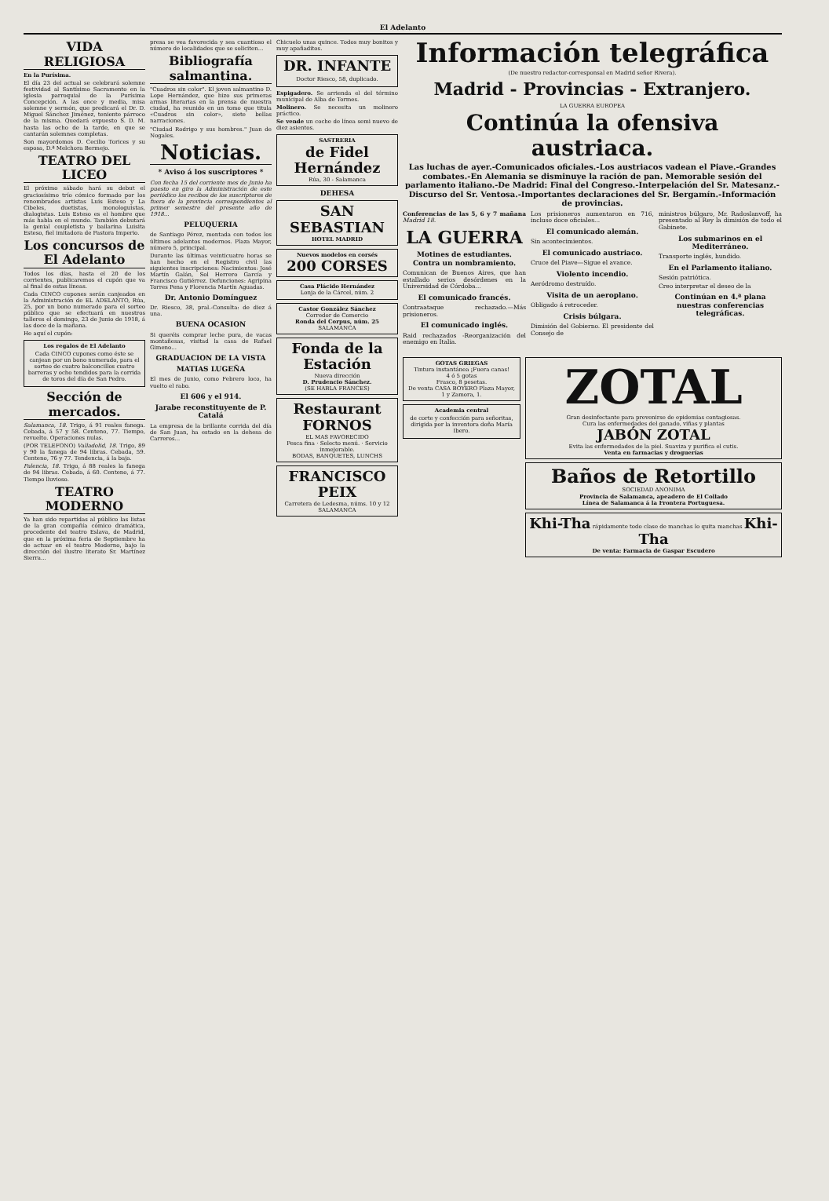El Adelanto
VIDA RELIGIOSA
En la Purísima.
El día 23 del actual se celebrará solemne festividad al Santísimo Sacramento en la iglesia parroquial de la Purísima Concepción. A las once y media, misa solemne y sermón, que predicará el Dr. D. Miguel Sánchez Jiménez, teniente párroco de la misma. Quedará expuesto S. D. M. hasta las ocho de la tarde, en que se cantarán solemnes completas.
Son mayordomos D. Cecilio Torices y su esposa, D.ª Melchora Bermejo.
TEATRO DEL LICEO
El próximo sábado hará su debut el graciosísimo trío cómico formado por los renombrados artistas Luis Esteso y La Cibeles, duetistas, monologuistas, dialogistas. Luis Esteso es el hombre que más habla en el mundo. También debutará la genial coupletista y bailarina Luisita Esteso, fiel imitadora de Pastora Imperio.
Los concursos de El Adelanto
Todos los días, hasta el 20 de los corrientes, publicaremos el cupón que va al final de estas líneas.
Cada CINCO cupones serán canjeados en la Administración de EL ADELANTO, Rúa, 25, por un bono numerado para el sorteo público que se efectuará en nuestros talleres el domingo, 23 de Junio de 1918, á las doce de la mañana.
He aquí el cupón:
Los regalos de El Adelanto
Cada CINCO cupones como éste se canjean por un bono numerado, para el sorteo de cuatro balconcillos cuatro barreras y ocho tendidos para la corrida de toros del día de San Pedro.
Sección de mercados.
Salamanca, 18. Trigo, á 91 reales fanega. Cebada, á 57 y 58. Centeno, 77. Tiempo, revuelto. Operaciones nulas.
(POR TELEFONO) Valladolid, 18. Trigo, 89 y 90 la fanega de 94 libras. Cebada, 59. Centeno, 76 y 77. Tendencia, á la baja.
Palencia, 18. Trigo, á 88 reales la fanega de 94 libras. Cebada, á 60. Centeno, á 77. Tiempo lluvioso.
TEATRO MODERNO
Ya han sido repartidas al público las listas de la gran compañía cómico dramática, procedente del teatro Eslava, de Madrid, que en la próxima feria de Septiembre ha de actuar en el teatro Moderno, bajo la dirección del ilustre literato Sr. Martínez Sierra...
presa se vea favorecida y sea cuantioso el número de localidades que se soliciten...
Bibliografía salmantina.
"Cuadros sin color". El joven salmantino D. Lope Hernández, que hizo sus primeras armas literarias en la prensa de nuestra ciudad, ha reunido en un tomo que titula «Cuadros sin color», siete bellas narraciones.
"Ciudad Rodrigo y sus hombres." Juan de Nogales.
Noticias.
* Aviso á los suscriptores *
Con fecha 15 del corriente mes de Junio ha puesto en giro la Administración de este periódico los recibos de los suscriptores de fuera de la provincia correspondientes al primer semestre del presente año de 1918...
PELUQUERIA
de Santiago Pérez, montada con todos los últimos adelantos modernos. Plaza Mayor, número 5, principal.
Durante las últimas veinticuatro horas se han hecho en el Registro civil las siguientes inscripciones: Nacimientos: José Martín Galán, Sol Herrero García y Francisco Gutiérrez. Defunciones: Agripina Torres Pena y Florencia Martín Aguadas.
Dr. Antonio Domínguez
Dr. Riesco, 38, pral.-Consulta: de diez á una.
BUENA OCASION
Si queréis comprar leche pura, de vacas montañesas, visitad la casa de Rafael Gimeno...
GRADUACION DE LA VISTA
MATIAS LUGEÑA
El mes de Junio, como Febrero loco, ha vuelto el rabo.
El 606 y el 914.
Jarabe reconstituyente de P. Catalá
La empresa de la brillante corrida del día de San Juan, ha estado en la dehesa de Carreros...
Chicuelo unas quince. Todos muy bonitos y muy apañaditos.
DR. INFANTE
Doctor Riesco, 58, duplicado.
Espigadero. Se arrienda el del término municipal de Alba de Tormes.
Molinero. Se necesita un molinero práctico.
Se vende un coche de línea semi nuevo de diez asientos.
SASTRERIA
de Fidel Hernández
Rúa, 30 - Salamanca
DEHESA
SAN SEBASTIAN
HOTEL MADRID
Nuevos modelos en corsés
200 CORSES
Casa Plácido Hernández
Lonja de la Cárcel, núm. 2
Castor González Sánchez
Corredor de Comercio
Ronda del Corpus, núm. 25
SALAMANCA
Fonda de la Estación
Nueva dirección
D. Prudencio Sánchez.
(SE HABLA FRANCES)
Restaurant FORNOS
EL MAS FAVORECIDO
Pesca fina · Selecto menú. · Servicio inmejorable.
BODAS, BANQUETES, LUNCHS
FRANCISCO PEIX
Carretera de Ledesma, núms. 10 y 12 SALAMANCA
Información telegráfica
(De nuestro redactor-corresponsal en Madrid señor Rivera).
Madrid - Provincias - Extranjero.
LA GUERRA EUROPEA
Continúa la ofensiva austriaca.
Las luchas de ayer.-Comunicados oficiales.-Los austriacos vadean el Piave.-Grandes combates.-En Alemania se disminuye la ración de pan. Memorable sesión del parlamento italiano.-De Madrid: Final del Congreso.-Interpelación del Sr. Matesanz.-Discurso del Sr. Ventosa.-Importantes declaraciones del Sr. Bergamín.-Información de provincias.
Conferencias de las 5, 6 y 7 mañana Madrid 18.
LA GUERRA
Motines de estudiantes. Contra un nombramiento.
Comunican de Buenos Aires, que han estallado serios desórdenes en la Universidad de Córdoba...
El comunicado francés.
Contraataque rechazado.—Más prisioneros.
El comunicado inglés.
Raid rechazados -Reorganización del enemigo en Italia.
Los prisioneros aumentaron en 716, incluso doce oficiales...
El comunicado alemán.
Sin acontecimientos.
El comunicado austriaco.
Cruce del Piave—Sigue el avance.
Violento incendio.
Aeródromo destruído.
Visita de un aeroplano.
Obligado á retroceder.
Crisis búlgara.
Dimisión del Gobierno. El presidente del Consejo de
ministros búlgaro, Mr. Radoslanvoff, ha presentado al Rey la dimisión de todo el Gabinete.
Los submarinos en el Mediterráneo.
Transporte inglés, hundido.
En el Parlamento italiano.
Sesión patriótica.
Creo interpretar el deseo de la
Continúan en 4.ª plana nuestras conferencias telegráficas.
GOTAS GRIEGAS
Tintura instantánea ¡Fuera canas!
4 ó 5 gotas
Frasco, 8 pesetas.
De venta CASA BOYERO Plaza Mayor, 1 y Zamora, 1.
Academia central
de corte y confección para señoritas, dirigida por la inventora doña María Ibero.
ZOTAL
Gran desinfectante para prevenirse de epidemias contagiosas.
Cura las enfermedades del ganado, viñas y plantas
JABÓN ZOTAL
Evita las enfermedades de la piel. Suaviza y purifica el cutis.
Venta en farmacias y droguerías
Baños de Retortillo
SOCIEDAD ANONIMA
Provincia de Salamanca, apeadero de El Collado
Línea de Salamanca á la Frontera Portuguesa.
Khi-Tha rápidamente todo clase de manchas lo quita manchas Khi-Tha
De venta: Farmacia de Gaspar Escudero